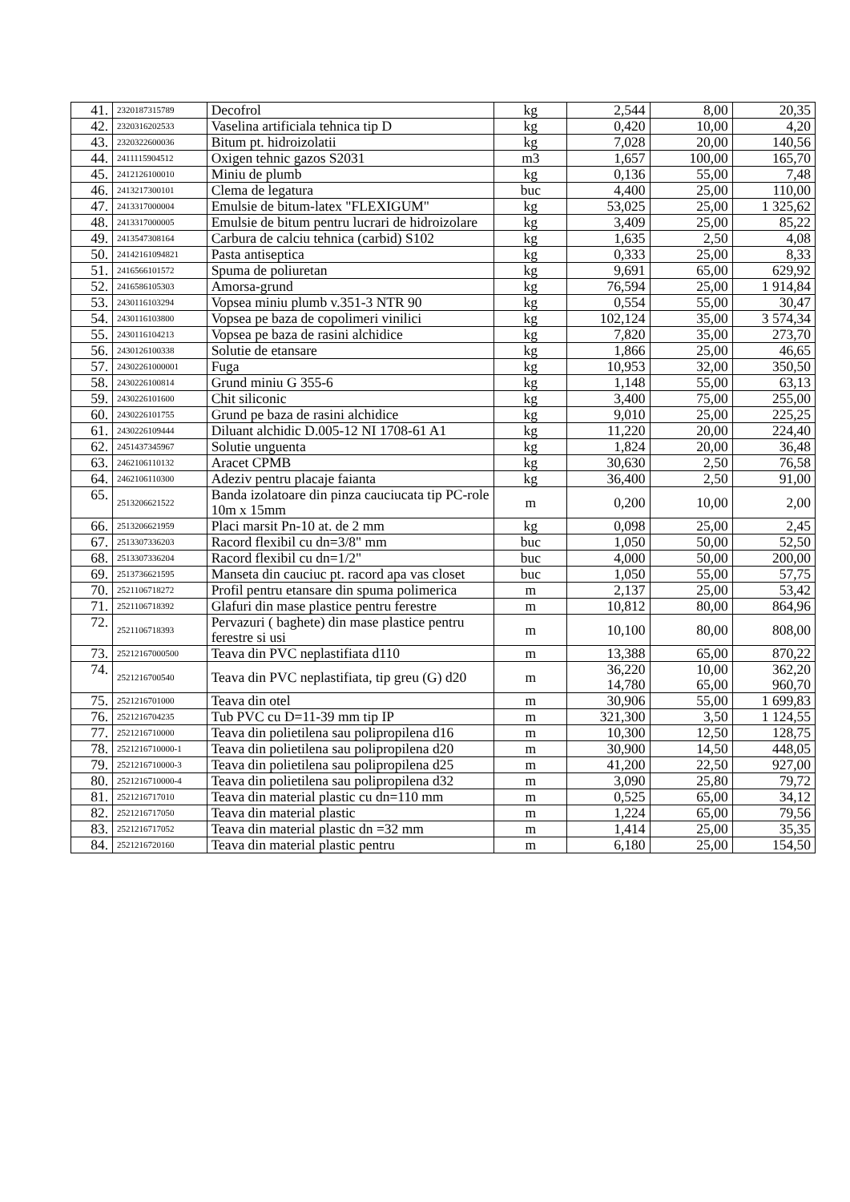| 41. | 2320187315789 | Decofrol | kg | 2,544 | 8,00 | 20,35 |
| 42. | 2320316202533 | Vaselina artificiala tehnica tip D | kg | 0,420 | 10,00 | 4,20 |
| 43. | 2320322600036 | Bitum pt. hidroizolatii | kg | 7,028 | 20,00 | 140,56 |
| 44. | 2411115904512 | Oxigen tehnic gazos S2031 | m3 | 1,657 | 100,00 | 165,70 |
| 45. | 2412126100010 | Miniu de plumb | kg | 0,136 | 55,00 | 7,48 |
| 46. | 2413217300101 | Clema de legatura | buc | 4,400 | 25,00 | 110,00 |
| 47. | 2413317000004 | Emulsie de bitum-latex "FLEXIGUM" | kg | 53,025 | 25,00 | 1 325,62 |
| 48. | 2413317000005 | Emulsie de bitum pentru lucrari de hidroizolare | kg | 3,409 | 25,00 | 85,22 |
| 49. | 2413547308164 | Carbura de calciu tehnica (carbid) S102 | kg | 1,635 | 2,50 | 4,08 |
| 50. | 24142161094821 | Pasta antiseptica | kg | 0,333 | 25,00 | 8,33 |
| 51. | 2416566101572 | Spuma de poliuretan | kg | 9,691 | 65,00 | 629,92 |
| 52. | 2416586105303 | Amorsa-grund | kg | 76,594 | 25,00 | 1 914,84 |
| 53. | 2430116103294 | Vopsea miniu plumb v.351-3 NTR 90 | kg | 0,554 | 55,00 | 30,47 |
| 54. | 2430116103800 | Vopsea pe baza de copolimeri vinilici | kg | 102,124 | 35,00 | 3 574,34 |
| 55. | 2430116104213 | Vopsea pe baza de rasini alchidice | kg | 7,820 | 35,00 | 273,70 |
| 56. | 2430126100338 | Solutie de etansare | kg | 1,866 | 25,00 | 46,65 |
| 57. | 24302261000001 | Fuga | kg | 10,953 | 32,00 | 350,50 |
| 58. | 2430226100814 | Grund miniu G 355-6 | kg | 1,148 | 55,00 | 63,13 |
| 59. | 2430226101600 | Chit siliconic | kg | 3,400 | 75,00 | 255,00 |
| 60. | 2430226101755 | Grund pe baza de rasini alchidice | kg | 9,010 | 25,00 | 225,25 |
| 61. | 2430226109444 | Diluant alchidic D.005-12 NI 1708-61 A1 | kg | 11,220 | 20,00 | 224,40 |
| 62. | 2451437345967 | Solutie unguenta | kg | 1,824 | 20,00 | 36,48 |
| 63. | 2462106110132 | Aracet CPMB | kg | 30,630 | 2,50 | 76,58 |
| 64. | 2462106110300 | Adeziv pentru placaje faianta | kg | 36,400 | 2,50 | 91,00 |
| 65. | 2513206621522 | Banda izolatoare din pinza cauciucata tip PC-role 10m x 15mm | m | 0,200 | 10,00 | 2,00 |
| 66. | 2513206621959 | Placi marsit Pn-10 at. de 2 mm | kg | 0,098 | 25,00 | 2,45 |
| 67. | 2513307336203 | Racord flexibil cu dn=3/8" mm | buc | 1,050 | 50,00 | 52,50 |
| 68. | 2513307336204 | Racord flexibil cu dn=1/2" | buc | 4,000 | 50,00 | 200,00 |
| 69. | 2513736621595 | Manseta din cauciuc pt. racord apa vas closet | buc | 1,050 | 55,00 | 57,75 |
| 70. | 2521106718272 | Profil pentru etansare din spuma polimerica | m | 2,137 | 25,00 | 53,42 |
| 71. | 2521106718392 | Glafuri din mase plastice pentru ferestre | m | 10,812 | 80,00 | 864,96 |
| 72. | 2521106718393 | Pervazuri ( baghete) din mase plastice pentru ferestre si usi | m | 10,100 | 80,00 | 808,00 |
| 73. | 25212167000500 | Teava din PVC neplastifiata d110 | m | 13,388 | 65,00 | 870,22 |
| 74. | 2521216700540 | Teava din PVC neplastifiata, tip greu (G) d20 | m | 36,220 14,780 | 10,00 65,00 | 362,20 960,70 |
| 75. | 2521216701000 | Teava din otel | m | 30,906 | 55,00 | 1 699,83 |
| 76. | 2521216704235 | Tub PVC cu D=11-39 mm tip IP | m | 321,300 | 3,50 | 1 124,55 |
| 77. | 2521216710000 | Teava din polietilena sau polipropilena d16 | m | 10,300 | 12,50 | 128,75 |
| 78. | 2521216710000-1 | Teava din polietilena sau polipropilena d20 | m | 30,900 | 14,50 | 448,05 |
| 79. | 2521216710000-3 | Teava din polietilena sau polipropilena d25 | m | 41,200 | 22,50 | 927,00 |
| 80. | 2521216710000-4 | Teava din polietilena sau polipropilena d32 | m | 3,090 | 25,80 | 79,72 |
| 81. | 2521216717010 | Teava din material plastic cu dn=110 mm | m | 0,525 | 65,00 | 34,12 |
| 82. | 2521216717050 | Teava din material plastic | m | 1,224 | 65,00 | 79,56 |
| 83. | 2521216717052 | Teava din material plastic dn =32 mm | m | 1,414 | 25,00 | 35,35 |
| 84. | 2521216720160 | Teava din material plastic pentru | m | 6,180 | 25,00 | 154,50 |